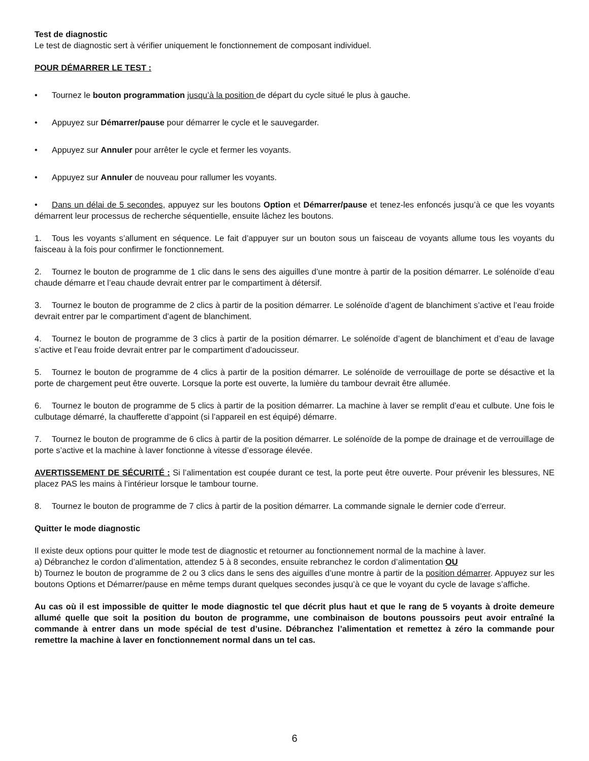Test de diagnostic
Le test de diagnostic sert à vérifier uniquement le fonctionnement de composant individuel.
POUR DÉMARRER LE TEST :
• Tournez le bouton programmation jusqu’à la position de départ du cycle situé le plus à gauche.
• Appuyez sur Démarrer/pause pour démarrer le cycle et le sauvegarder.
• Appuyez sur Annuler pour arrêter le cycle et fermer les voyants.
• Appuyez sur Annuler de nouveau pour rallumer les voyants.
• Dans un délai de 5 secondes, appuyez sur les boutons Option et Démarrer/pause et tenez-les enfoncés jusqu’à ce que les voyants démarrent leur processus de recherche séquentielle, ensuite lâchez les boutons.
1. Tous les voyants s’allument en séquence. Le fait d’appuyer sur un bouton sous un faisceau de voyants allume tous les voyants du faisceau à la fois pour confirmer le fonctionnement.
2. Tournez le bouton de programme de 1 clic dans le sens des aiguilles d’une montre à partir de la position démarrer. Le solénoïde d’eau chaude démarre et l’eau chaude devrait entrer par le compartiment à détersif.
3. Tournez le bouton de programme de 2 clics à partir de la position démarrer. Le solénoïde d’agent de blanchiment s’active et l’eau froide devrait entrer par le compartiment d’agent de blanchiment.
4. Tournez le bouton de programme de 3 clics à partir de la position démarrer. Le solénoïde d’agent de blanchiment et d’eau de lavage s’active et l’eau froide devrait entrer par le compartiment d’adoucisseur.
5. Tournez le bouton de programme de 4 clics à partir de la position démarrer. Le solénoïde de verrouillage de porte se désactive et la porte de chargement peut être ouverte. Lorsque la porte est ouverte, la lumière du tambour devrait être allumée.
6. Tournez le bouton de programme de 5 clics à partir de la position démarrer. La machine à laver se remplit d’eau et culbute. Une fois le culbutage démarré, la chaufferette d’appoint (si l’appareil en est équipé) démarre.
7. Tournez le bouton de programme de 6 clics à partir de la position démarrer. Le solénoïde de la pompe de drainage et de verrouillage de porte s’active et la machine à laver fonctionne à vitesse d’essorage élevée.
AVERTISSEMENT DE SÉCURITÉ : Si l’alimentation est coupée durant ce test, la porte peut être ouverte. Pour prévenir les blessures, NE placez PAS les mains à l’intérieur lorsque le tambour tourne.
8. Tournez le bouton de programme de 7 clics à partir de la position démarrer. La commande signale le dernier code d’erreur.
Quitter le mode diagnostic
Il existe deux options pour quitter le mode test de diagnostic et retourner au fonctionnement normal de la machine à laver.
a) Débranchez le cordon d’alimentation, attendez 5 à 8 secondes, ensuite rebranchez le cordon d’alimentation OU
b) Tournez le bouton de programme de 2 ou 3 clics dans le sens des aiguilles d’une montre à partir de la position démarrer. Appuyez sur les boutons Options et Démarrer/pause en même temps durant quelques secondes jusqu’à ce que le voyant du cycle de lavage s’affiche.
Au cas où il est impossible de quitter le mode diagnostic tel que décrit plus haut et que le rang de 5 voyants à droite demeure allumé quelle que soit la position du bouton de programme, une combinaison de boutons poussoirs peut avoir entraîné la commande à entrer dans un mode spécial de test d’usine. Débranchez l’alimentation et remettez à zéro la commande pour remettre la machine à laver en fonctionnement normal dans un tel cas.
6